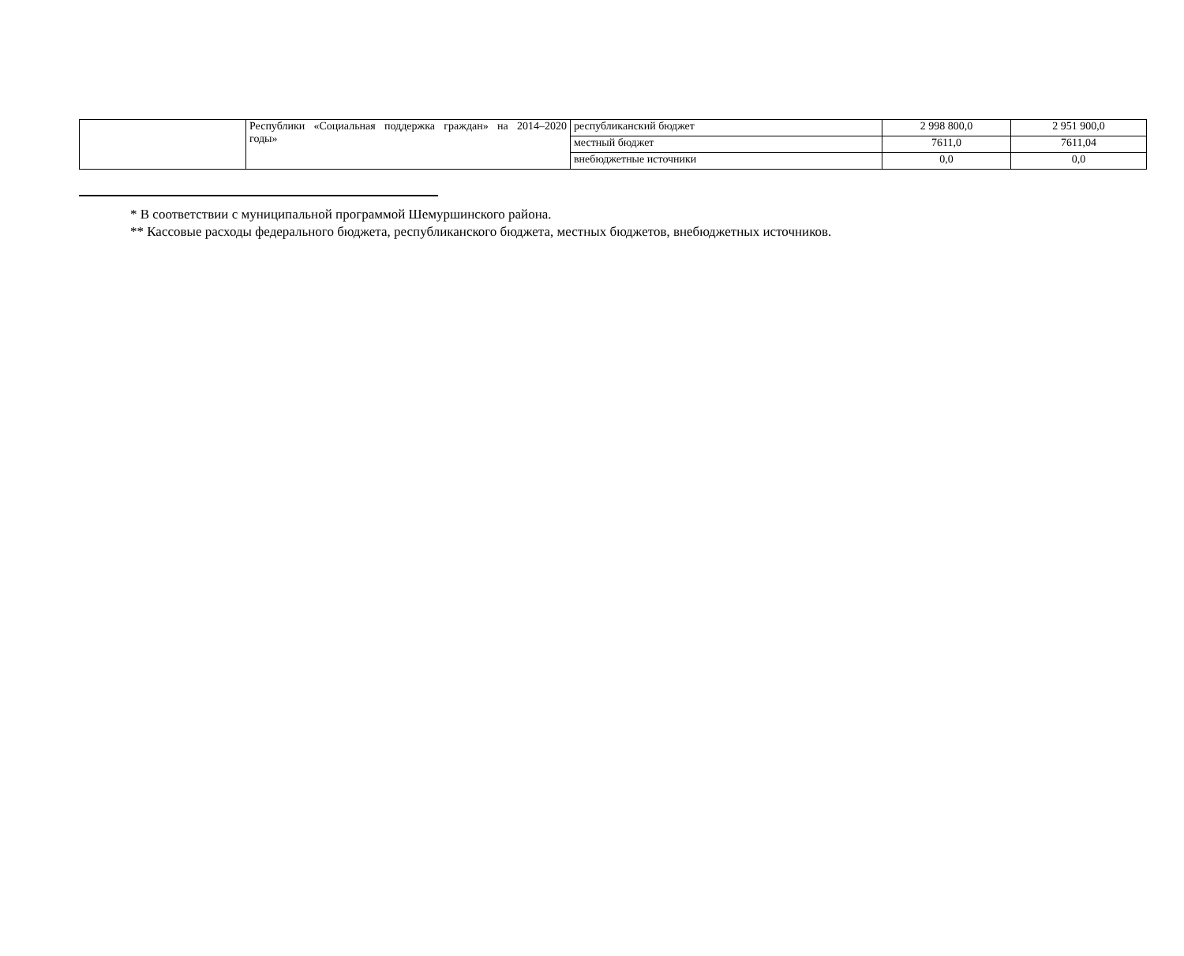| | Республики «Социальная поддержка граждан» на 2014–2020 годы» | республиканский бюджет | 2 998 800,0 | 2 951 900,0 |
| | | местный бюджет | 7611,0 | 7611,04 |
| | | внебюджетные источники | 0,0 | 0,0 |
* В соответствии с муниципальной программой Шемуршинского района.
** Кассовые расходы федерального бюджета, республиканского бюджета, местных бюджетов, внебюджетных источников.